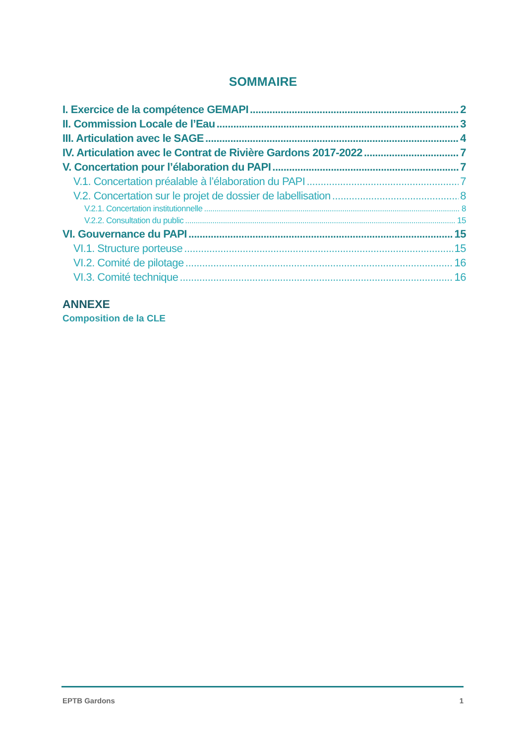SOMMAIRE
I. Exercice de la compétence GEMAPI 2
II. Commission Locale de l’Eau 3
III. Articulation avec le SAGE 4
IV. Articulation avec le Contrat de Rivière Gardons 2017-2022 7
V. Concertation pour l’élaboration du PAPI 7
V.1. Concertation préalable à l’élaboration du PAPI 7
V.2. Concertation sur le projet de dossier de labellisation 8
V.2.1. Concertation institutionnelle 8
V.2.2. Consultation du public 15
VI. Gouvernance du PAPI 15
VI.1. Structure porteuse 15
VI.2. Comité de pilotage 16
VI.3. Comité technique 16
ANNEXE
Composition de la CLE
EPTB Gardons 1